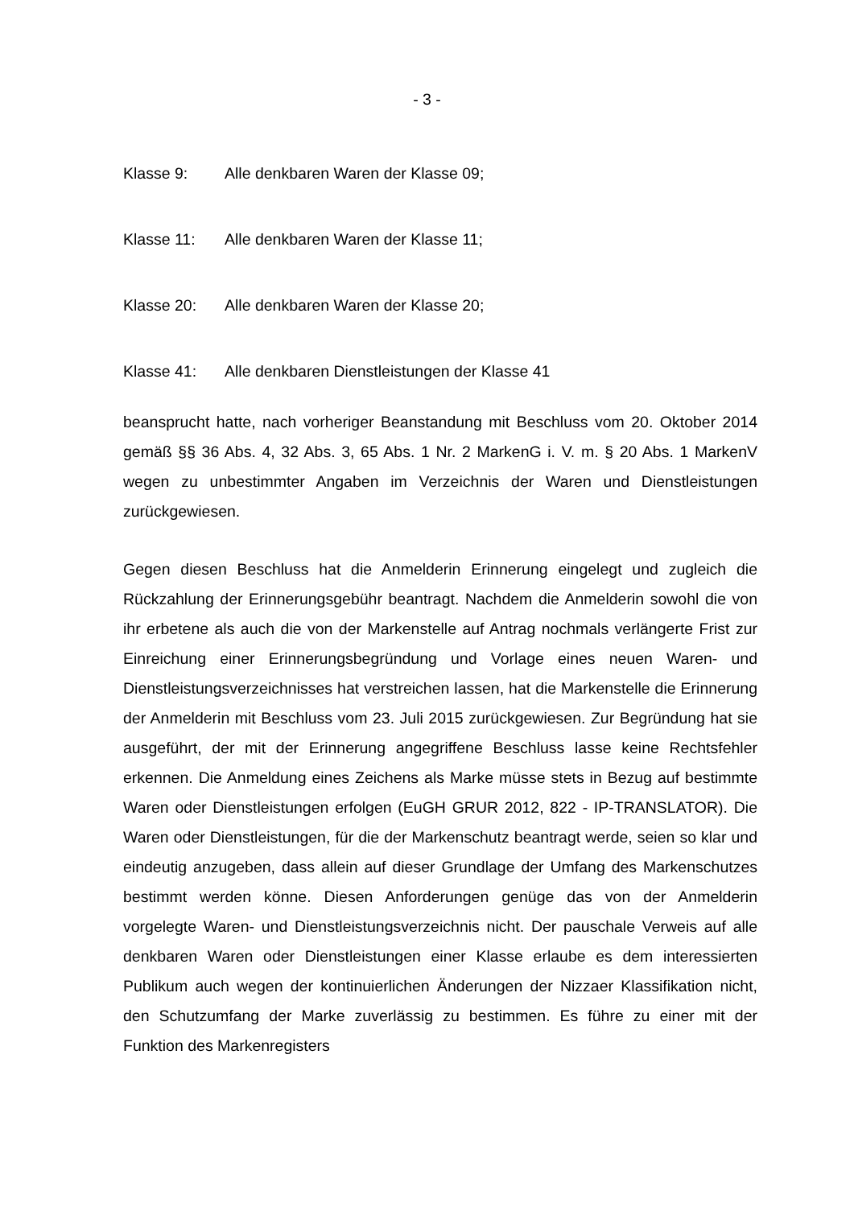- 3 -
Klasse 9: Alle denkbaren Waren der Klasse 09;
Klasse 11: Alle denkbaren Waren der Klasse 11;
Klasse 20: Alle denkbaren Waren der Klasse 20;
Klasse 41: Alle denkbaren Dienstleistungen der Klasse 41
beansprucht hatte, nach vorheriger Beanstandung mit Beschluss vom 20. Oktober 2014 gemäß §§ 36 Abs. 4, 32 Abs. 3, 65 Abs. 1 Nr. 2 MarkenG i. V. m. § 20 Abs. 1 MarkenV wegen zu unbestimmter Angaben im Verzeichnis der Waren und Dienstleistungen zurückgewiesen.
Gegen diesen Beschluss hat die Anmelderin Erinnerung eingelegt und zugleich die Rückzahlung der Erinnerungsgebühr beantragt. Nachdem die Anmelderin sowohl die von ihr erbetene als auch die von der Markenstelle auf Antrag nochmals verlängerte Frist zur Einreichung einer Erinnerungsbegründung und Vorlage eines neuen Waren- und Dienstleistungsverzeichnisses hat verstreichen lassen, hat die Markenstelle die Erinnerung der Anmelderin mit Beschluss vom 23. Juli 2015 zurückgewiesen. Zur Begründung hat sie ausgeführt, der mit der Erinnerung angegriffene Beschluss lasse keine Rechtsfehler erkennen. Die Anmeldung eines Zeichens als Marke müsse stets in Bezug auf bestimmte Waren oder Dienstleistungen erfolgen (EuGH GRUR 2012, 822 - IP-TRANSLATOR). Die Waren oder Dienstleistungen, für die der Markenschutz beantragt werde, seien so klar und eindeutig anzugeben, dass allein auf dieser Grundlage der Umfang des Markenschutzes bestimmt werden könne. Diesen Anforderungen genüge das von der Anmelderin vorgelegte Waren- und Dienstleistungsverzeichnis nicht. Der pauschale Verweis auf alle denkbaren Waren oder Dienstleistungen einer Klasse erlaube es dem interessierten Publikum auch wegen der kontinuierlichen Änderungen der Nizzaer Klassifikation nicht, den Schutzumfang der Marke zuverlässig zu bestimmen. Es führe zu einer mit der Funktion des Markenregisters